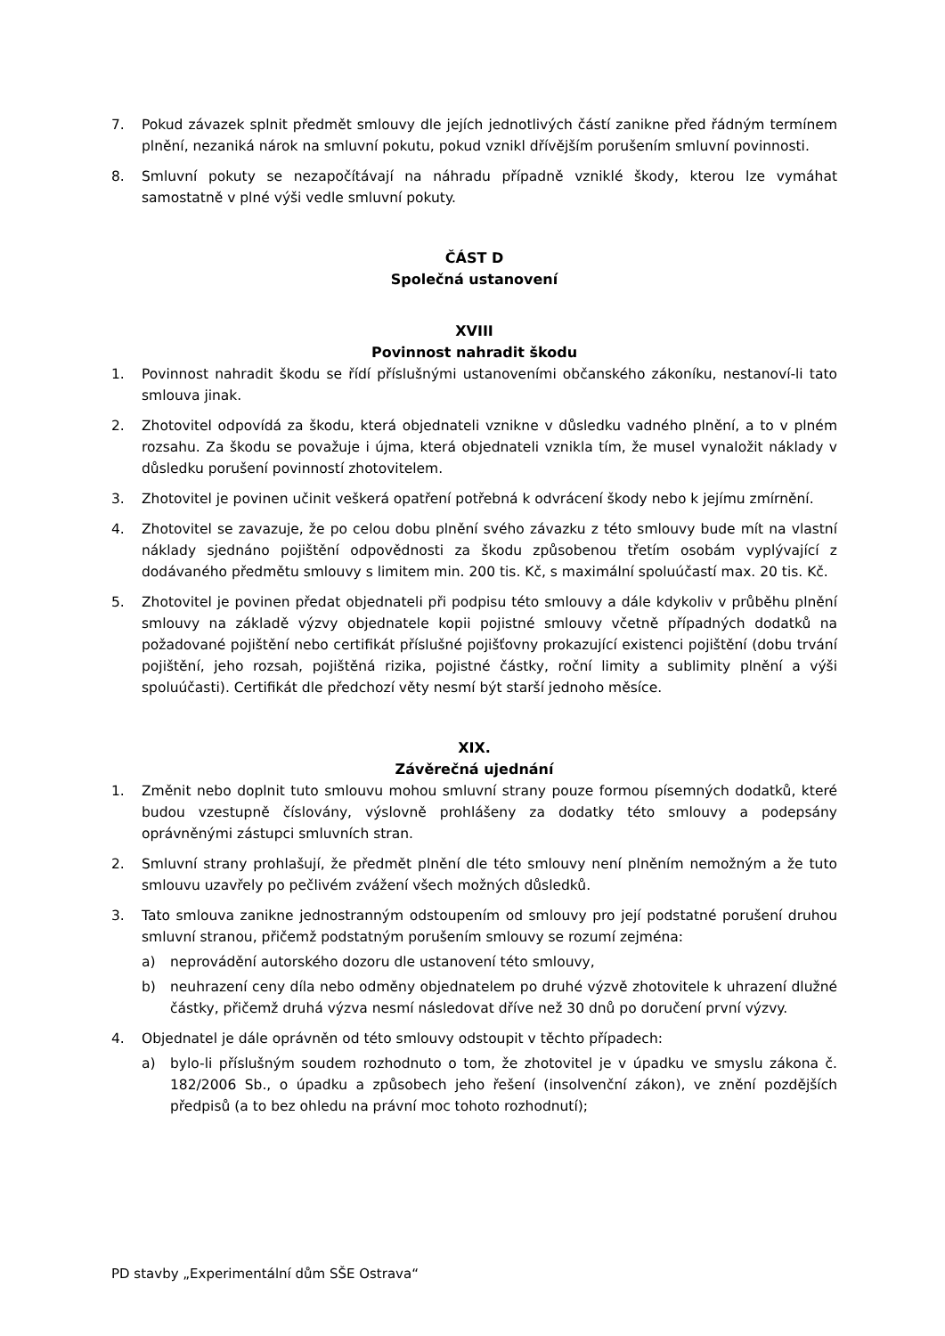7. Pokud závazek splnit předmět smlouvy dle jejích jednotlivých částí zanikne před řádným termínem plnění, nezaniká nárok na smluvní pokutu, pokud vznikl dřívějším porušením smluvní povinnosti.
8. Smluvní pokuty se nezapočítávají na náhradu případně vzniklé škody, kterou lze vymáhat samostatně v plné výši vedle smluvní pokuty.
ČÁST D
Společná ustanovení
XVIII
Povinnost nahradit škodu
1. Povinnost nahradit škodu se řídí příslušnými ustanoveními občanského zákoníku, nestanoví-li tato smlouva jinak.
2. Zhotovitel odpovídá za škodu, která objednateli vznikne v důsledku vadného plnění, a to v plném rozsahu. Za škodu se považuje i újma, která objednateli vznikla tím, že musel vynaložit náklady v důsledku porušení povinností zhotovitelem.
3. Zhotovitel je povinen učinit veškerá opatření potřebná k odvrácení škody nebo k jejímu zmírnění.
4. Zhotovitel se zavazuje, že po celou dobu plnění svého závazku z této smlouvy bude mít na vlastní náklady sjednáno pojištění odpovědnosti za škodu způsobenou třetím osobám vyplývající z dodávaného předmětu smlouvy s limitem min. 200 tis. Kč, s maximální spoluúčastí max. 20 tis. Kč.
5. Zhotovitel je povinen předat objednateli při podpisu této smlouvy a dále kdykoliv v průběhu plnění smlouvy na základě výzvy objednatele kopii pojistné smlouvy včetně případných dodatků na požadované pojištění nebo certifikát příslušné pojišťovny prokazující existenci pojištění (dobu trvání pojištění, jeho rozsah, pojištěná rizika, pojistné částky, roční limity a sublimity plnění a výši spoluúčasti). Certifikát dle předchozí věty nesmí být starší jednoho měsíce.
XIX.
Závěrečná ujednání
1. Změnit nebo doplnit tuto smlouvu mohou smluvní strany pouze formou písemných dodatků, které budou vzestupně číslovány, výslovně prohlášeny za dodatky této smlouvy a podepsány oprávněnými zástupci smluvních stran.
2. Smluvní strany prohlašují, že předmět plnění dle této smlouvy není plněním nemožným a že tuto smlouvu uzavřely po pečlivém zvážení všech možných důsledků.
3. Tato smlouva zanikne jednostranným odstoupením od smlouvy pro její podstatné porušení druhou smluvní stranou, přičemž podstatným porušením smlouvy se rozumí zejména:
a) neprovádění autorského dozoru dle ustanovení této smlouvy,
b) neuhrazení ceny díla nebo odměny objednatelem po druhé výzvě zhotovitele k uhrazení dlužné částky, přičemž druhá výzva nesmí následovat dříve než 30 dnů po doručení první výzvy.
4. Objednatel je dále oprávněn od této smlouvy odstoupit v těchto případech:
a) bylo-li příslušným soudem rozhodnuto o tom, že zhotovitel je v úpadku ve smyslu zákona č. 182/2006 Sb., o úpadku a způsobech jeho řešení (insolvenční zákon), ve znění pozdějších předpisů (a to bez ohledu na právní moc tohoto rozhodnutí);
PD stavby „Experimentální dům SŠE Ostrava“